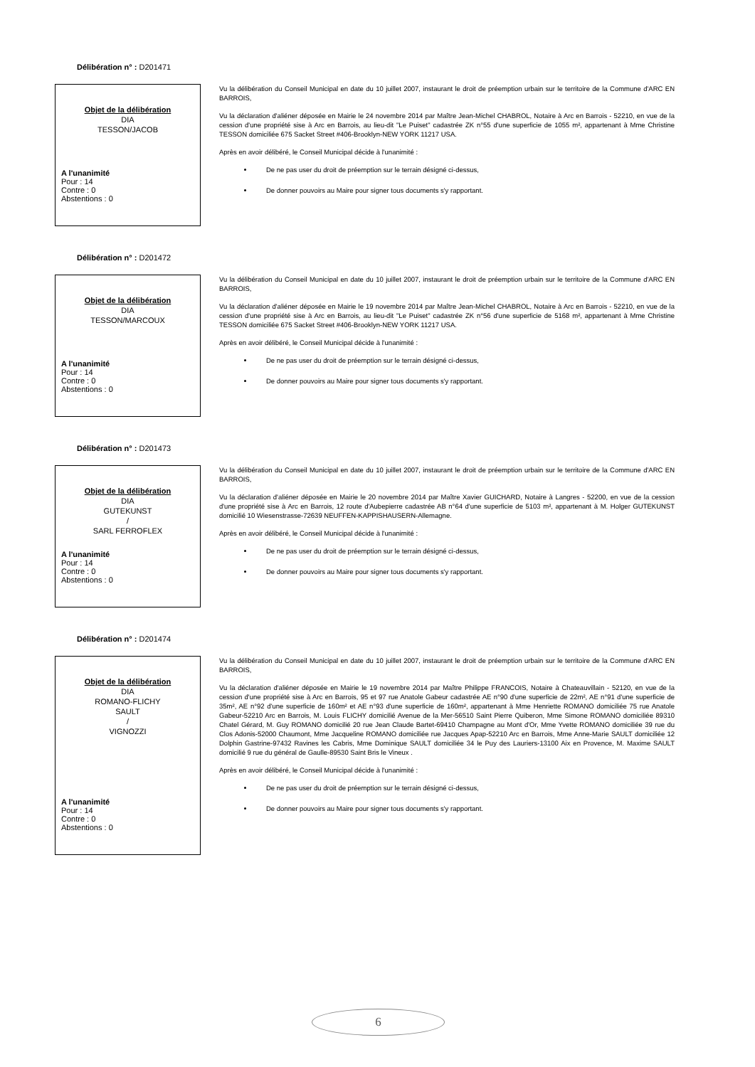Délibération n° : D201471
Objet de la délibération
DIA
TESSON/JACOB
A l'unanimité
Pour : 14
Contre : 0
Abstentions : 0
Vu la délibération du Conseil Municipal en date du 10 juillet 2007, instaurant le droit de préemption urbain sur le territoire de la Commune d'ARC EN BARROIS,
Vu la déclaration d'aliéner déposée en Mairie le 24 novembre 2014 par Maître Jean-Michel CHABROL, Notaire à Arc en Barrois - 52210, en vue de la cession d'une propriété sise à Arc en Barrois, au lieu-dit "Le Puiset" cadastrée ZK n°55 d'une superficie de 1055 m², appartenant à Mme Christine TESSON domiciliée 675 Sacket Street #406-Brooklyn-NEW YORK 11217 USA.
Après en avoir délibéré, le Conseil Municipal décide à l'unanimité :
De ne pas user du droit de préemption sur le terrain désigné ci-dessus,
De donner pouvoirs au Maire pour signer tous documents s'y rapportant.
Délibération n° : D201472
Objet de la délibération
DIA
TESSON/MARCOUX
A l'unanimité
Pour : 14
Contre : 0
Abstentions : 0
Vu la délibération du Conseil Municipal en date du 10 juillet 2007, instaurant le droit de préemption urbain sur le territoire de la Commune d'ARC EN BARROIS,
Vu la déclaration d'aliéner déposée en Mairie le 19 novembre 2014 par Maître Jean-Michel CHABROL, Notaire à Arc en Barrois - 52210, en vue de la cession d'une propriété sise à Arc en Barrois, au lieu-dit "Le Puiset" cadastrée ZK n°56 d'une superficie de 5168 m², appartenant à Mme Christine TESSON domiciliée 675 Sacket Street #406-Brooklyn-NEW YORK 11217 USA.
Après en avoir délibéré, le Conseil Municipal décide à l'unanimité :
De ne pas user du droit de préemption sur le terrain désigné ci-dessus,
De donner pouvoirs au Maire pour signer tous documents s'y rapportant.
Délibération n° : D201473
Objet de la délibération
DIA
GUTEKUNST
/
SARL FERROFLEX
A l'unanimité
Pour : 14
Contre : 0
Abstentions : 0
Vu la délibération du Conseil Municipal en date du 10 juillet 2007, instaurant le droit de préemption urbain sur le territoire de la Commune d'ARC EN BARROIS,
Vu la déclaration d'aliéner déposée en Mairie le 20 novembre 2014 par Maître Xavier GUICHARD, Notaire à Langres - 52200, en vue de la cession d'une propriété sise à Arc en Barrois, 12 route d'Aubepierre cadastrée AB n°64 d'une superficie de 5103 m², appartenant à M. Holger GUTEKUNST domicilié 10 Wiesenstrasse-72639 NEUFFEN-KAPPISHAUSERN-Allemagne.
Après en avoir délibéré, le Conseil Municipal décide à l'unanimité :
De ne pas user du droit de préemption sur le terrain désigné ci-dessus,
De donner pouvoirs au Maire pour signer tous documents s'y rapportant.
Délibération n° : D201474
Objet de la délibération
DIA
ROMANO-FLICHY
SAULT
/
VIGNOZZI
A l'unanimité
Pour : 14
Contre : 0
Abstentions : 0
Vu la délibération du Conseil Municipal en date du 10 juillet 2007, instaurant le droit de préemption urbain sur le territoire de la Commune d'ARC EN BARROIS,
Vu la déclaration d'aliéner déposée en Mairie le 19 novembre 2014 par Maître Philippe FRANCOIS, Notaire à Chateauvillain - 52120, en vue de la cession d'une propriété sise à Arc en Barrois, 95 et 97 rue Anatole Gabeur cadastrée AE n°90 d'une superficie de 22m², AE n°91 d'une superficie de 35m², AE n°92 d'une superficie de 160m² et AE n°93 d'une superficie de 160m², appartenant à Mme Henriette ROMANO domiciliée 75 rue Anatole Gabeur-52210 Arc en Barrois, M. Louis FLICHY domicilié Avenue de la Mer-56510 Saint Pierre Quiberon, Mme Simone ROMANO domiciliée 89310 Chatel Gérard, M. Guy ROMANO domicilié 20 rue Jean Claude Bartet-69410 Champagne au Mont d'Or, Mme Yvette ROMANO domiciliée 39 rue du Clos Adonis-52000 Chaumont, Mme Jacqueline ROMANO domiciliée rue Jacques Apap-52210 Arc en Barrois, Mme Anne-Marie SAULT domiciliée 12 Dolphin Gastrine-97432 Ravines les Cabris, Mme Dominique SAULT domiciliée 34 le Puy des Lauriers-13100 Aix en Provence, M. Maxime SAULT domicilié 9 rue du général de Gaulle-89530 Saint Bris le Vineux .
Après en avoir délibéré, le Conseil Municipal décide à l'unanimité :
De ne pas user du droit de préemption sur le terrain désigné ci-dessus,
De donner pouvoirs au Maire pour signer tous documents s'y rapportant.
6